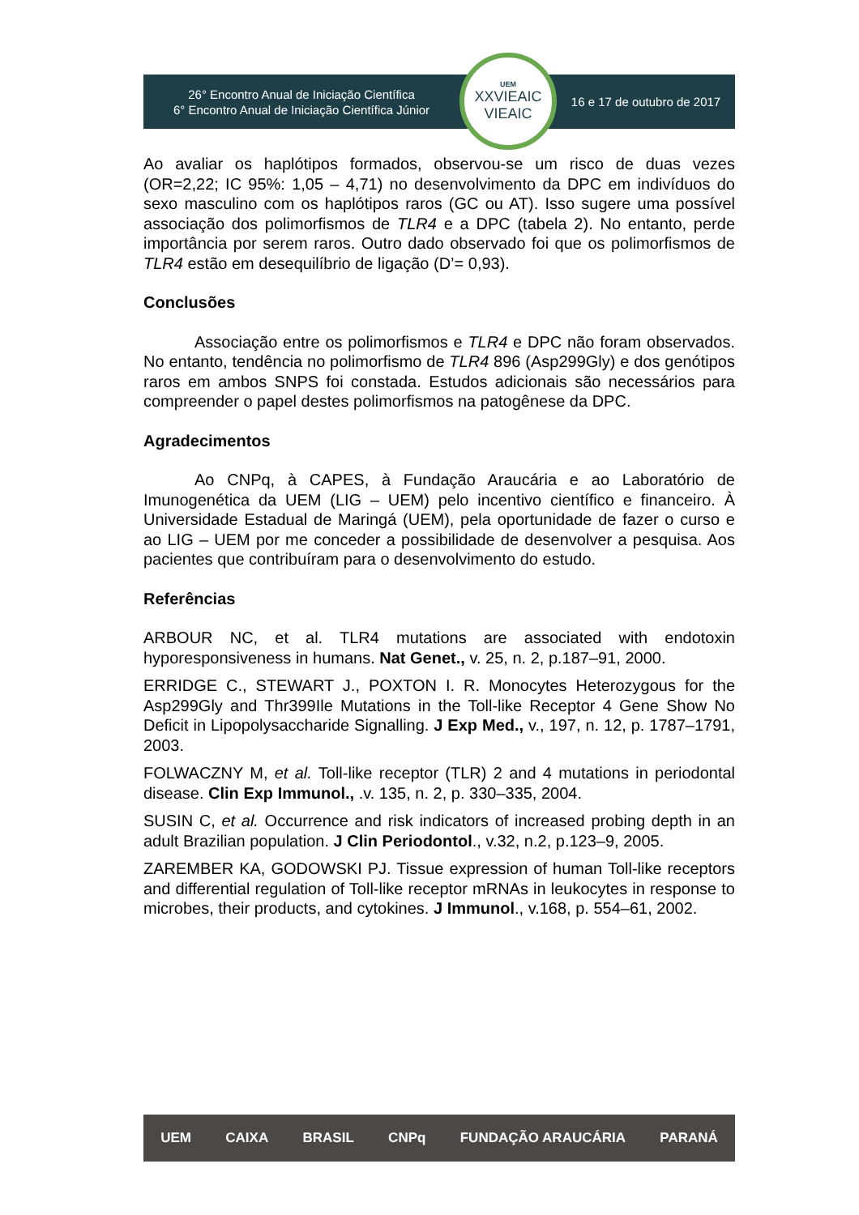26° Encontro Anual de Iniciação Científica
6° Encontro Anual de Iniciação Científica Júnior
UEM
XXVIEAIC
VIEAIC
16 e 17 de outubro de 2017
Ao avaliar os haplótipos formados, observou-se um risco de duas vezes (OR=2,22; IC 95%: 1,05 – 4,71) no desenvolvimento da DPC em indivíduos do sexo masculino com os haplótipos raros (GC ou AT). Isso sugere uma possível associação dos polimorfismos de TLR4 e a DPC (tabela 2). No entanto, perde importância por serem raros. Outro dado observado foi que os polimorfismos de TLR4 estão em desequilíbrio de ligação (D’= 0,93).
Conclusões
Associação entre os polimorfismos e TLR4 e DPC não foram observados. No entanto, tendência no polimorfismo de TLR4 896 (Asp299Gly) e dos genótipos raros em ambos SNPS foi constada. Estudos adicionais são necessários para compreender o papel destes polimorfismos na patogênese da DPC.
Agradecimentos
Ao CNPq, à CAPES, à Fundação Araucária e ao Laboratório de Imunogenética da UEM (LIG – UEM) pelo incentivo científico e financeiro. À Universidade Estadual de Maringá (UEM), pela oportunidade de fazer o curso e ao LIG – UEM por me conceder a possibilidade de desenvolver a pesquisa. Aos pacientes que contribuíram para o desenvolvimento do estudo.
Referências
ARBOUR NC, et al. TLR4 mutations are associated with endotoxin hyporesponsiveness in humans. Nat Genet., v. 25, n. 2, p.187–91, 2000.
ERRIDGE C., STEWART J., POXTON I. R. Monocytes Heterozygous for the Asp299Gly and Thr399Ile Mutations in the Toll-like Receptor 4 Gene Show No Deficit in Lipopolysaccharide Signalling. J Exp Med., v., 197, n. 12, p. 1787–1791, 2003.
FOLWACZNY M, et al. Toll-like receptor (TLR) 2 and 4 mutations in periodontal disease. Clin Exp Immunol., .v. 135, n. 2, p. 330–335, 2004.
SUSIN C, et al. Occurrence and risk indicators of increased probing depth in an adult Brazilian population. J Clin Periodontol., v.32, n.2, p.123–9, 2005.
ZAREMBER KA, GODOWSKI PJ. Tissue expression of human Toll-like receptors and differential regulation of Toll-like receptor mRNAs in leukocytes in response to microbes, their products, and cytokines. J Immunol., v.168, p. 554–61, 2002.
UEM CAIXA BRASIL CNPq FUNDAÇÃO ARAUCÁRIA PARANÁ